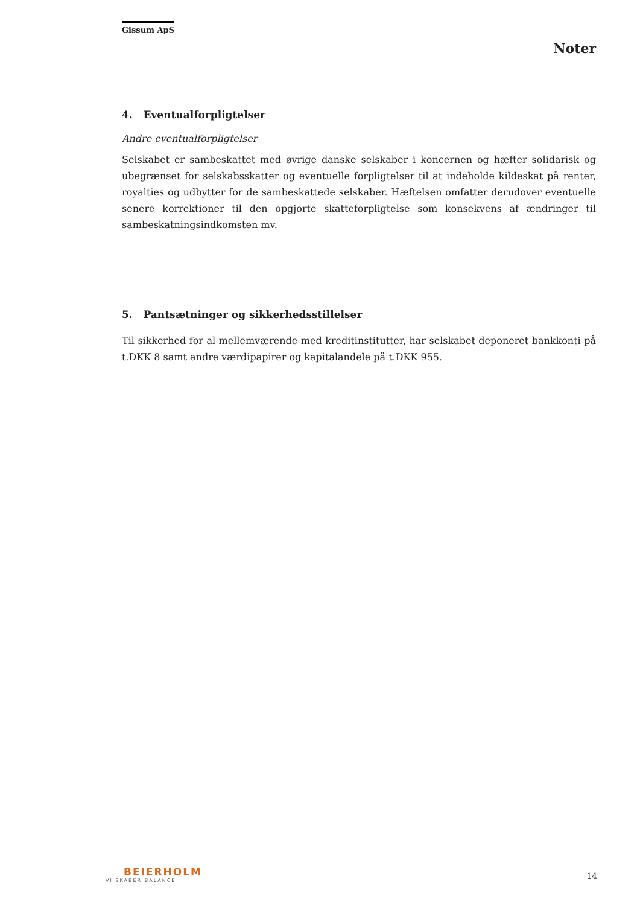Gissum ApS
Noter
4. Eventualforpligtelser
Andre eventualforpligtelser
Selskabet er sambeskattet med øvrige danske selskaber i koncernen og hæfter solidarisk og ubegrænset for selskabsskatter og eventuelle forpligtelser til at indeholde kildeskat på renter, royalties og udbytter for de sambeskattede selskaber. Hæftelsen omfatter derudover eventuelle senere korrektioner til den opgjorte skatteforpligtelse som konsekvens af ændringer til sambeskatningsindkomsten mv.
5. Pantsætninger og sikkerhedsstillelser
Til sikkerhed for al mellemværende med kreditinstitutter, har selskabet deponeret bankkonti på t.DKK 8 samt andre værdipapirer og kapitalandele på t.DKK 955.
BEIERHOLM
VI SKABER BALANCE
14